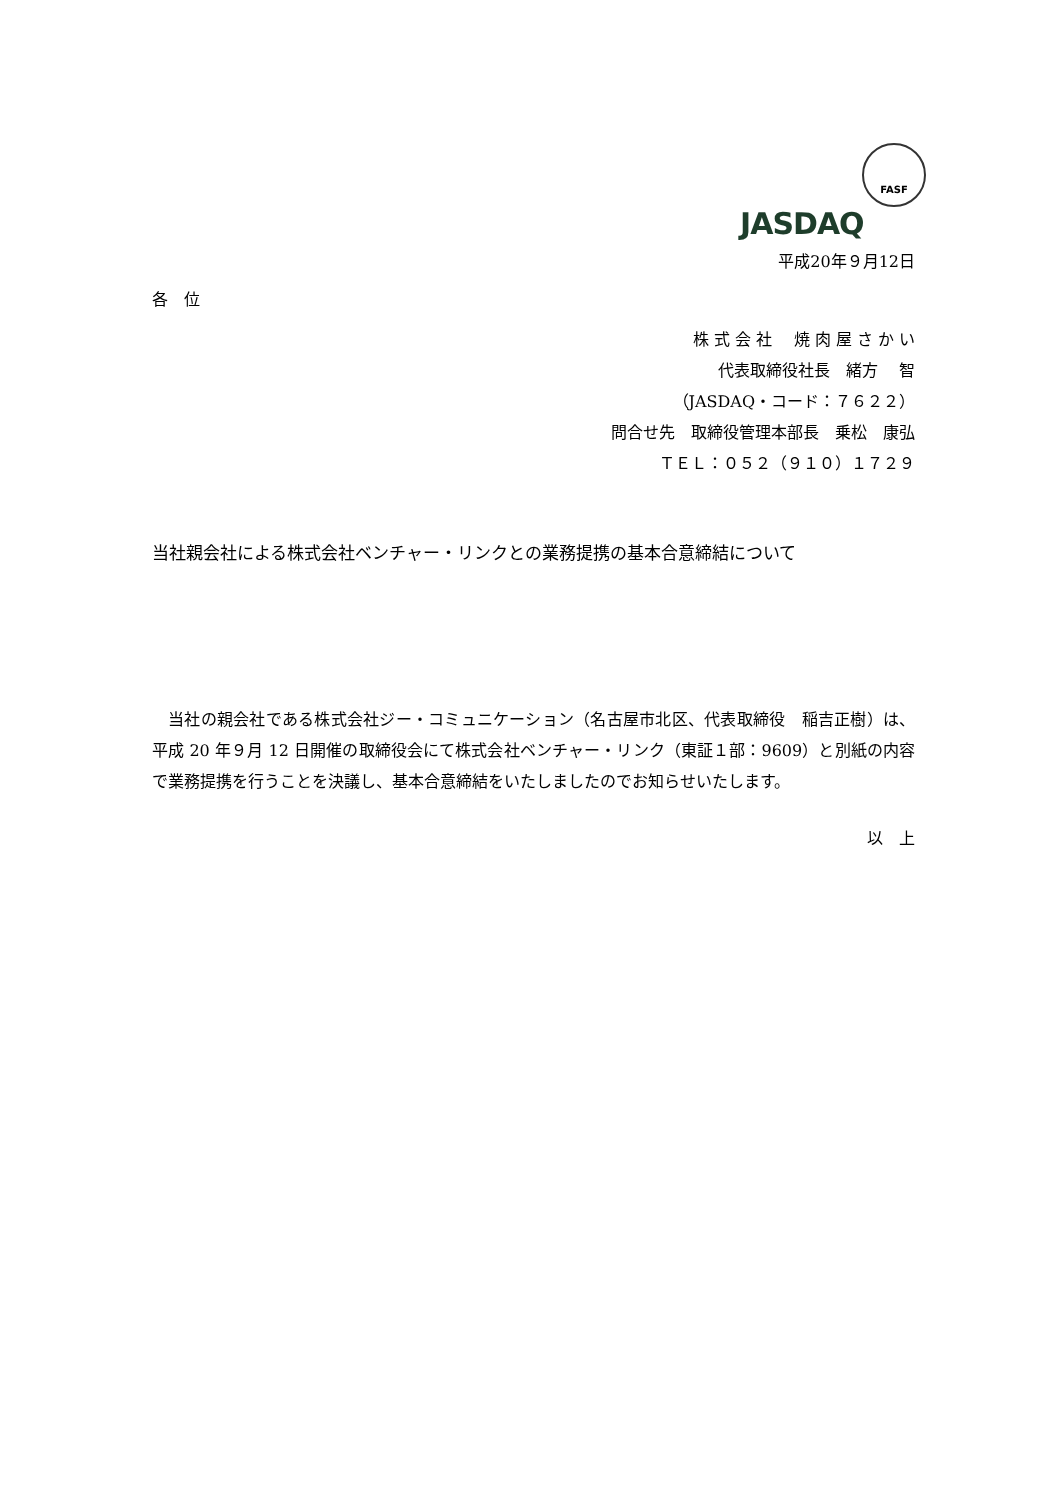FASF
JASDAQ
平成20年９月12日
各　位
株 式 会 社　 焼 肉 屋 さ か い
代表取締役社長　緒方　 智
（JASDAQ・コード：７６２２）
問合せ先　取締役管理本部長　乗松　康弘
ＴＥＬ：０５２（９１０）１７２９
当社親会社による株式会社ベンチャー・リンクとの業務提携の基本合意締結について
　当社の親会社である株式会社ジー・コミュニケーション（名古屋市北区、代表取締役　稲吉正樹）は、平成 20 年９月 12 日開催の取締役会にて株式会社ベンチャー・リンク（東証１部：9609）と別紙の内容で業務提携を行うことを決議し、基本合意締結をいたしましたのでお知らせいたします。
以　上